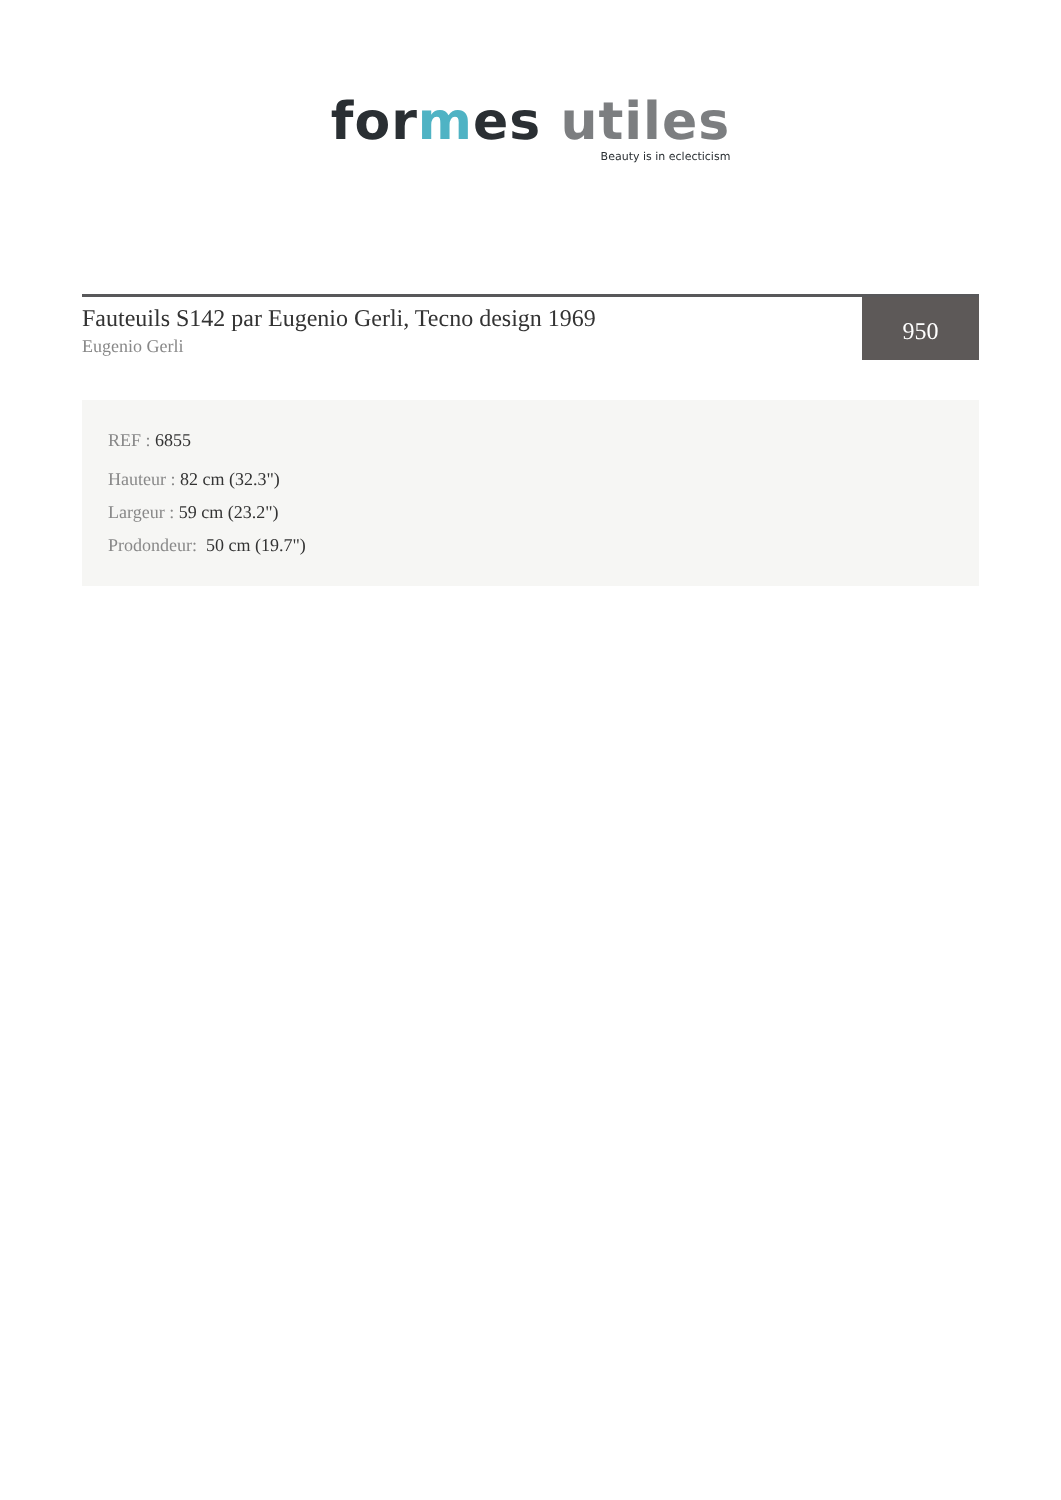for mes utiles
Beauty is in eclecticism
Fauteuils S142 par Eugenio Gerli, Tecno design 1969
Eugenio Gerli
950
REF : 6855
Hauteur : 82 cm (32.3")
Largeur : 59 cm (23.2")
Prodondeur: 50 cm (19.7")